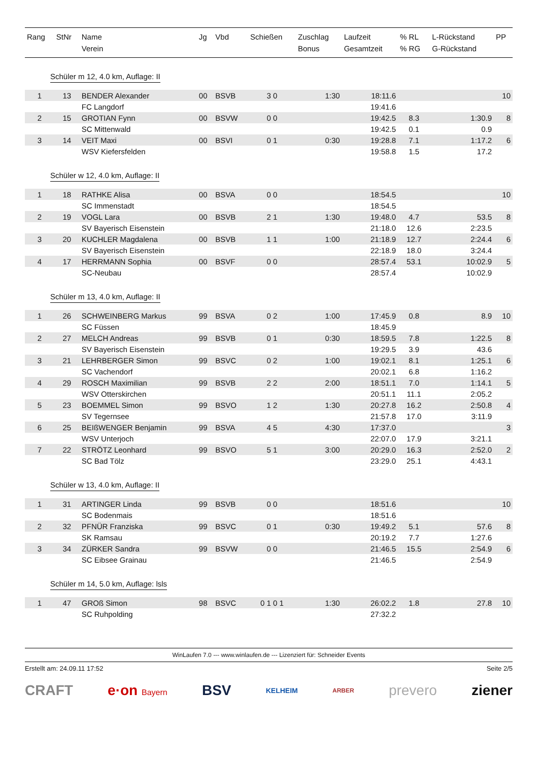| Rang | StNr | Name Verein | Jg | Vbd | Schießen | Zuschlag Bonus | Laufzeit Gesamtzeit | % RL % RG | L-Rückstand G-Rückstand | PP |
| --- | --- | --- | --- | --- | --- | --- | --- | --- | --- | --- |
| Schüler m 12, 4.0 km, Auflage: II | | | | | | | | | | |
| 1 | 13 | BENDER Alexander | 00 | BSVB | 3 0 | 1:30 | 18:11.6 | | | 10 |
| | | FC Langdorf | | | | | 19:41.6 | | | |
| 2 | 15 | GROTIAN Fynn | 00 | BSVW | 0 0 | | 19:42.5 | 8.3 | 1:30.9 | 8 |
| | | SC Mittenwald | | | | | 19:42.5 | 0.1 | 0.9 | |
| 3 | 14 | VEIT Maxi | 00 | BSVI | 0 1 | 0:30 | 19:28.8 | 7.1 | 1:17.2 | 6 |
| | | WSV Kiefersfelden | | | | | 19:58.8 | 1.5 | 17.2 | |
| Schüler w 12, 4.0 km, Auflage: II | | | | | | | | | | |
| 1 | 18 | RATHKE Alisa | 00 | BSVA | 0 0 | | 18:54.5 | | | 10 |
| | | SC Immenstadt | | | | | 18:54.5 | | | |
| 2 | 19 | VOGL Lara | 00 | BSVB | 2 1 | 1:30 | 19:48.0 | 4.7 | 53.5 | 8 |
| | | SV Bayerisch Eisenstein | | | | | 21:18.0 | 12.6 | 2:23.5 | |
| 3 | 20 | KUCHLER Magdalena | 00 | BSVB | 1 1 | 1:00 | 21:18.9 | 12.7 | 2:24.4 | 6 |
| | | SV Bayerisch Eisenstein | | | | | 22:18.9 | 18.0 | 3:24.4 | |
| 4 | 17 | HERRMANN Sophia | 00 | BSVF | 0 0 | | 28:57.4 | 53.1 | 10:02.9 | 5 |
| | | SC-Neubau | | | | | 28:57.4 | | 10:02.9 | |
| Schüler m 13, 4.0 km, Auflage: II | | | | | | | | | | |
| 1 | 26 | SCHWEINBERG Markus | 99 | BSVA | 0 2 | 1:00 | 17:45.9 | 0.8 | 8.9 | 10 |
| | | SC Füssen | | | | | 18:45.9 | | | |
| 2 | 27 | MELCH Andreas | 99 | BSVB | 0 1 | 0:30 | 18:59.5 | 7.8 | 1:22.5 | 8 |
| | | SV Bayerisch Eisenstein | | | | | 19:29.5 | 3.9 | 43.6 | |
| 3 | 21 | LEHRBERGER Simon | 99 | BSVC | 0 2 | 1:00 | 19:02.1 | 8.1 | 1:25.1 | 6 |
| | | SC Vachendorf | | | | | 20:02.1 | 6.8 | 1:16.2 | |
| 4 | 29 | ROSCH Maximilian | 99 | BSVB | 2 2 | 2:00 | 18:51.1 | 7.0 | 1:14.1 | 5 |
| | | WSV Otterskirchen | | | | | 20:51.1 | 11.1 | 2:05.2 | |
| 5 | 23 | BOEMMEL Simon | 99 | BSVO | 1 2 | 1:30 | 20:27.8 | 16.2 | 2:50.8 | 4 |
| | | SV Tegernsee | | | | | 21:57.8 | 17.0 | 3:11.9 | |
| 6 | 25 | BEIßWENGER Benjamin | 99 | BSVA | 4 5 | 4:30 | 17:37.0 | | | 3 |
| | | WSV Unterjoch | | | | | 22:07.0 | 17.9 | 3:21.1 | |
| 7 | 22 | STRÖTZ Leonhard | 99 | BSVO | 5 1 | 3:00 | 20:29.0 | 16.3 | 2:52.0 | 2 |
| | | SC Bad Tölz | | | | | 23:29.0 | 25.1 | 4:43.1 | |
| Schüler w 13, 4.0 km, Auflage: II | | | | | | | | | | |
| 1 | 31 | ARTINGER Linda | 99 | BSVB | 0 0 | | 18:51.6 | | | 10 |
| | | SC Bodenmais | | | | | 18:51.6 | | | |
| 2 | 32 | PFNÜR Franziska | 99 | BSVC | 0 1 | 0:30 | 19:49.2 | 5.1 | 57.6 | 8 |
| | | SK Ramsau | | | | | 20:19.2 | 7.7 | 1:27.6 | |
| 3 | 34 | ZÜRKER Sandra | 99 | BSVW | 0 0 | | 21:46.5 | 15.5 | 2:54.9 | 6 |
| | | SC Eibsee Grainau | | | | | 21:46.5 | | 2:54.9 | |
| Schüler m 14, 5.0 km, Auflage: lsls | | | | | | | | | | |
| 1 | 47 | GROß Simon | 98 | BSVC | 0 1 0 1 | 1:30 | 26:02.2 | 1.8 | 27.8 | 10 |
| | | SC Ruhpolding | | | | | 27:32.2 | | | |
WinLaufen 7.0 --- www.winlaufen.de --- Lizenziert für: Schneider Events
Erstellt am: 24.09.11 17:52 Seite 2/5
CRAFT e·on Bayern BSV KELHEIM ARBER prevero ziener